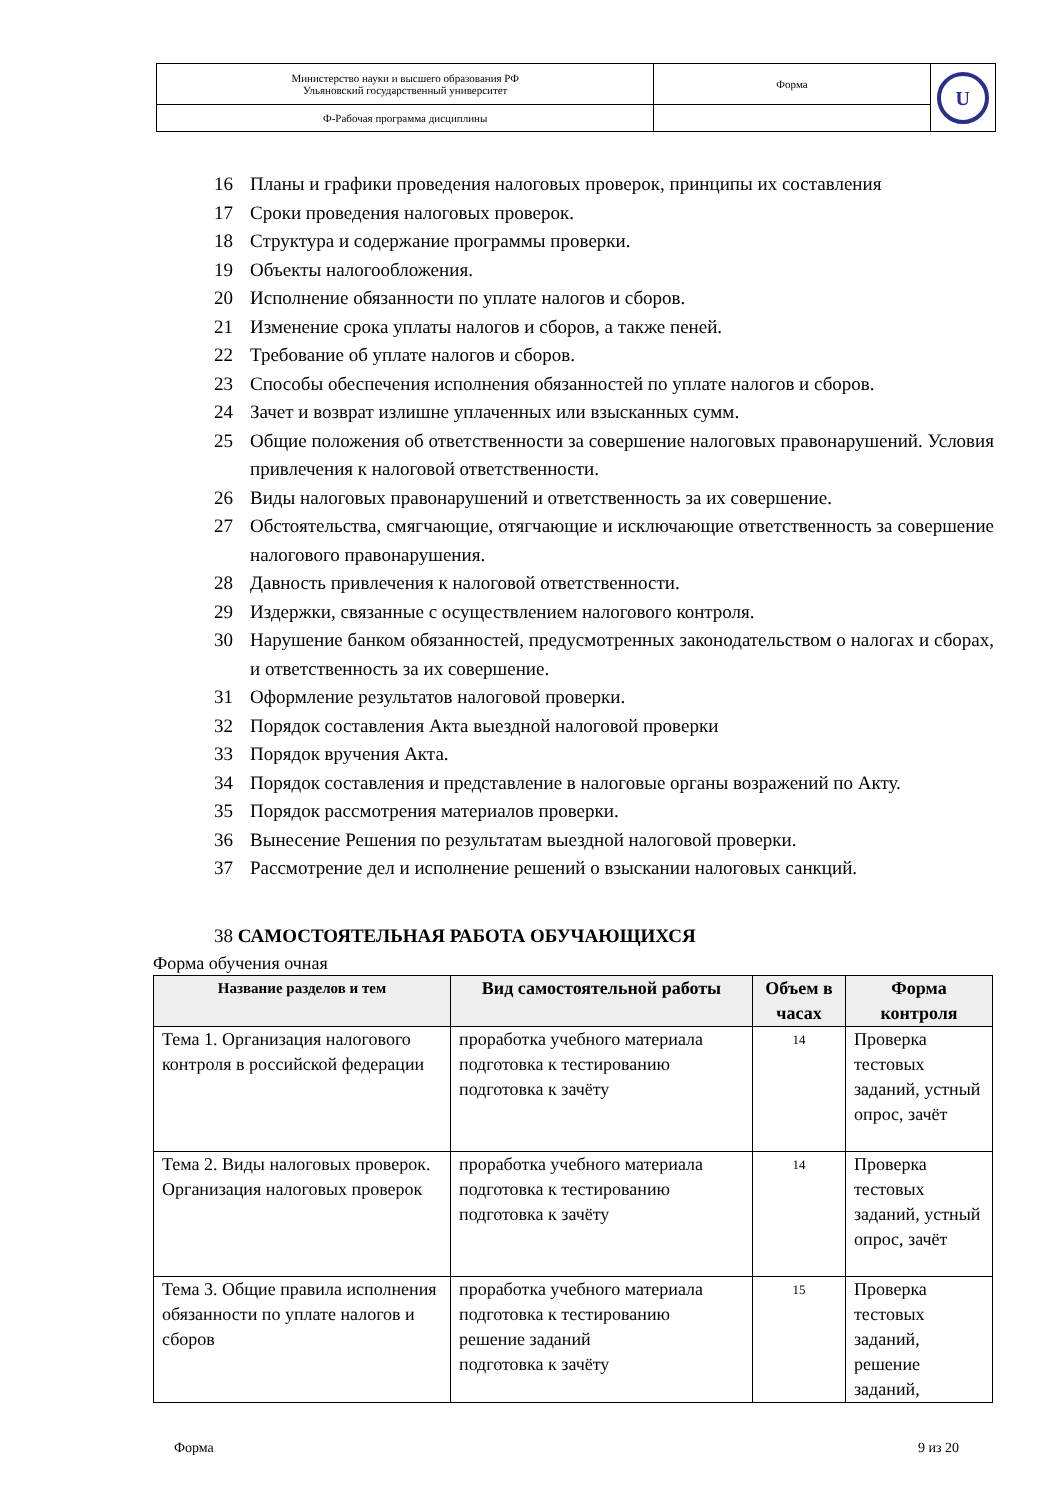| Министерство науки и высшего образования РФ Ульяновский государственный университет | Форма | U |
| Ф-Рабочая программа дисциплины | | |
16 Планы и графики проведения налоговых проверок, принципы их составления
17 Сроки проведения налоговых проверок.
18 Структура и содержание программы проверки.
19 Объекты налогообложения.
20 Исполнение обязанности по уплате налогов и сборов.
21 Изменение срока уплаты налогов и сборов, а также пеней.
22 Требование об уплате налогов и сборов.
23 Способы обеспечения исполнения обязанностей по уплате налогов и сборов.
24 Зачет и возврат излишне уплаченных или взысканных сумм.
25 Общие положения об ответственности за совершение налоговых правонарушений. Условия привлечения к налоговой ответственности.
26 Виды налоговых правонарушений и ответственность за их совершение.
27 Обстоятельства, смягчающие, отягчающие и исключающие ответственность за совершение налогового правонарушения.
28 Давность привлечения к налоговой ответственности.
29 Издержки, связанные с осуществлением налогового контроля.
30 Нарушение банком обязанностей, предусмотренных законодательством о налогах и сборах, и ответственность за их совершение.
31 Оформление результатов налоговой проверки.
32 Порядок составления Акта выездной налоговой проверки
33 Порядок вручения Акта.
34 Порядок составления и представление в налоговые органы возражений по Акту.
35 Порядок рассмотрения материалов проверки.
36 Вынесение Решения по результатам выездной налоговой проверки.
37 Рассмотрение дел и исполнение решений о взыскании налоговых санкций.
38 САМОСТОЯТЕЛЬНАЯ РАБОТА ОБУЧАЮЩИХСЯ
Форма обучения очная
| Название разделов и тем | Вид самостоятельной работы | Объем в часах | Форма контроля |
| --- | --- | --- | --- |
| Тема 1. Организация налогового контроля в российской федерации | проработка учебного материала подготовка к тестированию подготовка к зачёту | 14 | Проверка тестовых заданий, устный опрос, зачёт |
| Тема 2. Виды налоговых проверок. Организация налоговых проверок | проработка учебного материала подготовка к тестированию подготовка к зачёту | 14 | Проверка тестовых заданий, устный опрос, зачёт |
| Тема 3. Общие правила исполнения обязанности по уплате налогов и сборов | проработка учебного материала подготовка к тестированию решение заданий подготовка к зачёту | 15 | Проверка тестовых заданий, решение заданий, |
Форма 9 из 20